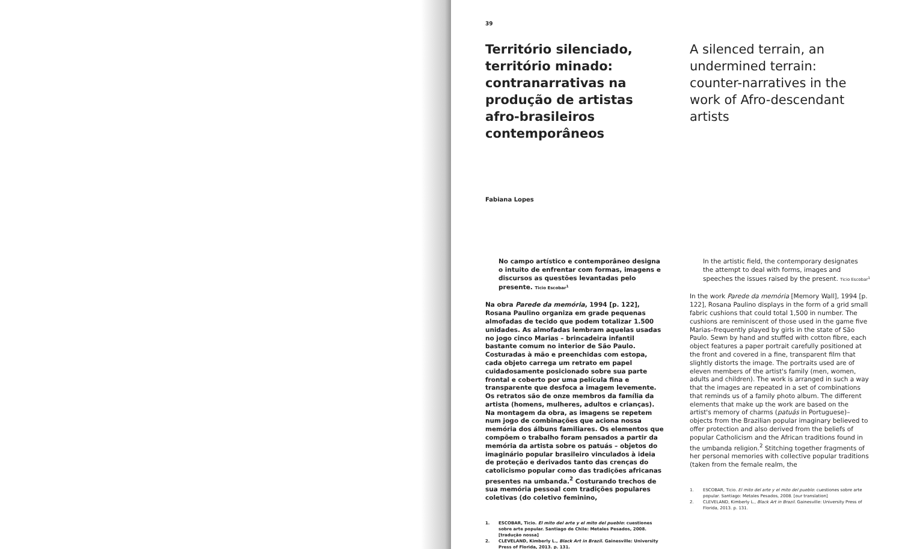39
Território silenciado, território minado: contranarrativas na produção de artistas afro-brasileiros contemporâneos
A silenced terrain, an undermined terrain: counter-narratives in the work of Afro-descendant artists
Fabiana Lopes
No campo artístico e contemporâneo designa o intuito de enfrentar com formas, imagens e discursos as questões levantadas pelo presente. Ticio Escobar<sup>1</sup>
Na obra Parede da memória, 1994 [p. 122], Rosana Paulino organiza em grade pequenas almofadas de tecido que podem totalizar 1.500 unidades. As almofadas lembram aquelas usadas no jogo cinco Marias – brincadeira infantil bastante comum no interior de São Paulo. Costuradas à mão e preenchidas com estopa, cada objeto carrega um retrato em papel cuidadosamente posicionado sobre sua parte frontal e coberto por uma película fina e transparente que desfoca a imagem levemente. Os retratos são de onze membros da família da artista (homens, mulheres, adultos e crianças). Na montagem da obra, as imagens se repetem num jogo de combinações que aciona nossa memória dos álbuns familiares. Os elementos que compõem o trabalho foram pensados a partir da memória da artista sobre os patuás – objetos do imaginário popular brasileiro vinculados à ideia de proteção e derivados tanto das crenças do catolicismo popular como das tradições africanas presentes na umbanda.<sup>2</sup> Costurando trechos de sua memória pessoal com tradições populares coletivas (do coletivo feminino,
1. ESCOBAR, Ticio. El mito del arte y el mito del pueblo: cuestiones sobre arte popular. Santiago de Chile: Metales Pesados, 2008. [tradução nossa]
2. CLEVELAND, Kimberly L., Black Art in Brazil. Gainesville: University Press of Florida, 2013. p. 131.
In the artistic field, the contemporary designates the attempt to deal with forms, images and speeches the issues raised by the present. Ticio Escobar<sup>1</sup>
In the work Parede da memória [Memory Wall], 1994 [p. 122], Rosana Paulino displays in the form of a grid small fabric cushions that could total 1,500 in number. The cushions are reminiscent of those used in the game five Marias–frequently played by girls in the state of São Paulo. Sewn by hand and stuffed with cotton fibre, each object features a paper portrait carefully positioned at the front and covered in a fine, transparent film that slightly distorts the image. The portraits used are of eleven members of the artist's family (men, women, adults and children). The work is arranged in such a way that the images are repeated in a set of combinations that reminds us of a family photo album. The different elements that make up the work are based on the artist's memory of charms (patuás in Portuguese)–objects from the Brazilian popular imaginary believed to offer protection and also derived from the beliefs of popular Catholicism and the African traditions found in the umbanda religion.<sup>2</sup> Stitching together fragments of her personal memories with collective popular traditions (taken from the female realm, the
1. ESCOBAR, Ticio. El mito del arte y el mito del pueblo: cuestiones sobre arte popular. Santiago: Metales Pesados, 2008. [our translation]
2. CLEVELAND, Kimberly L., Black Art in Brazil. Gainesville: University Press of Florida, 2013. p. 131.